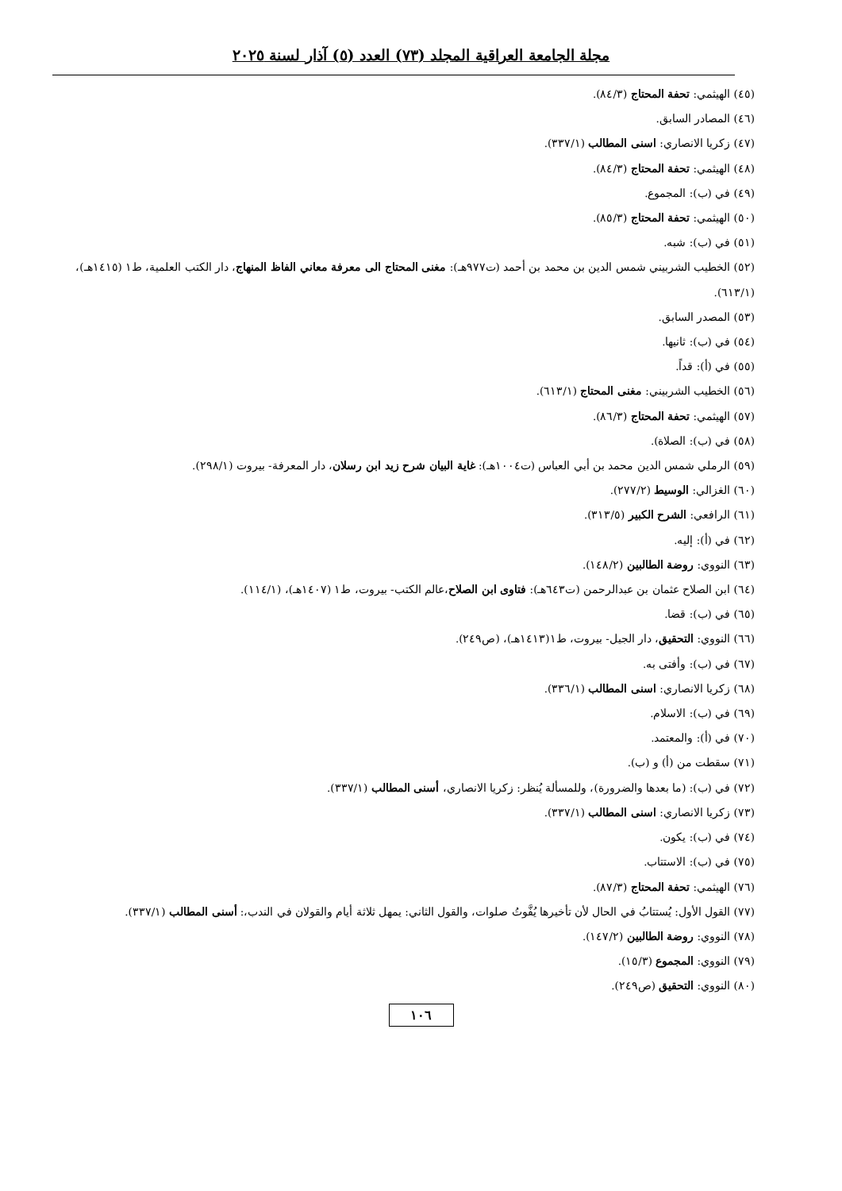مجلة الجامعة العراقية المجلد (٧٣) العدد (٥) آذار لسنة ٢٠٢٥
(٤٥) الهيثمي: تحفة المحتاج (٨٤/٣).
(٤٦) المصادر السابق.
(٤٧) زكريا الانصاري: اسنى المطالب (٣٣٧/١).
(٤٨) الهيثمي: تحفة المحتاج (٨٤/٣).
(٤٩) في (ب): المجموع.
(٥٠) الهيثمي: تحفة المحتاج (٨٥/٣).
(٥١) في (ب): شبه.
(٥٢) الخطيب الشربيني شمس الدين بن محمد بن أحمد (ت٩٧٧هـ): مغنى المحتاج الى معرفة معاني الفاظ المنهاج، دار الكتب العلمية، ط١ (١٤١٥هـ)، (٦١٣/١).
(٥٣) المصدر السابق.
(٥٤) في (ب): ثانيها.
(٥٥) في (أ): قداً.
(٥٦) الخطيب الشربيني: مغنى المحتاج (٦١٣/١).
(٥٧) الهيثمي: تحفة المحتاج (٨٦/٣).
(٥٨) في (ب): الصلاة).
(٥٩) الرملي شمس الدين محمد بن أبي العباس (ت١٠٠٤هـ): غاية البيان شرح زيد ابن رسلان، دار المعرفة- بيروت (٢٩٨/١).
(٦٠) الغزالي: الوسيط (٢٧٧/٢).
(٦١) الرافعي: الشرح الكبير (٣١٣/٥).
(٦٢) في (أ): إليه.
(٦٣) النووي: روضة الطالبين (١٤٨/٢).
(٦٤) ابن الصلاح عثمان بن عبدالرحمن (ت٦٤٣هـ): فتاوى ابن الصلاح،عالم الكتب- بيروت، ط١ (١٤٠٧هـ)، (١١٤/١).
(٦٥) في (ب): قضا.
(٦٦) النووي: التحقيق، دار الجيل- بيروت، ط١(١٤١٣هـ)، (ص٢٤٩).
(٦٧) في (ب): وأفتى به.
(٦٨) زكريا الانصاري: اسنى المطالب (٣٣٦/١).
(٦٩) في (ب): الاسلام.
(٧٠) في (أ): والمعتمد.
(٧١) سقطت من (أ) و (ب).
(٧٢) في (ب): (ما بعدها والضرورة)، وللمسألة يُنظر: زكريا الانصاري، أسنى المطالب (٣٣٧/١).
(٧٣) زكريا الانصاري: اسنى المطالب (٣٣٧/١).
(٧٤) في (ب): يكون.
(٧٥) في (ب): الاستتاب.
(٧٦) الهيثمي: تحفة المحتاج (٨٧/٣).
(٧٧) القول الأول: يُستتابُ في الحال لأن تأخيرها يُفَّوتُ صلوات، والقول الثاني: يمهل ثلاثة أيام والقولان في الندب،: أسنى المطالب (٣٣٧/١).
(٧٨) النووي: روضة الطالبين (١٤٧/٢).
(٧٩) النووي: المجموع (١٥/٣).
(٨٠) النووي: التحقيق (ص٢٤٩).
١٠٦